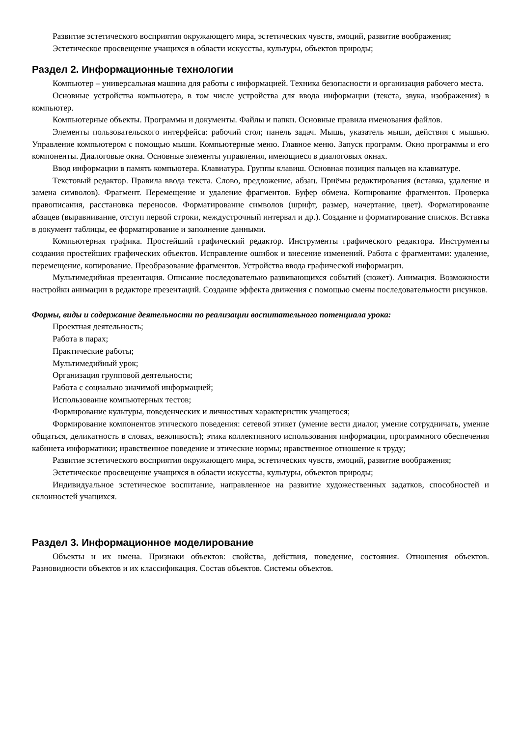Развитие эстетического восприятия окружающего мира, эстетических чувств, эмоций, развитие воображения;
Эстетическое просвещение учащихся в области искусства, культуры, объектов природы;
Раздел 2. Информационные технологии
Компьютер – универсальная машина для работы с информацией. Техника безопасности и организация рабочего места.
Основные устройства компьютера, в том числе устройства для ввода информации (текста, звука, изображения) в компьютер.
Компьютерные объекты. Программы и документы. Файлы и папки. Основные правила именования файлов.
Элементы пользовательского интерфейса: рабочий стол; панель задач. Мышь, указатель мыши, действия с мышью. Управление компьютером с помощью мыши. Компьютерные меню. Главное меню. Запуск программ. Окно программы и его компоненты. Диалоговые окна. Основные элементы управления, имеющиеся в диалоговых окнах.
Ввод информации в память компьютера. Клавиатура. Группы клавиш. Основная позиция пальцев на клавиатуре.
Текстовый редактор. Правила ввода текста. Слово, предложение, абзац. Приёмы редактирования (вставка, удаление и замена символов). Фрагмент. Перемещение и удаление фрагментов. Буфер обмена. Копирование фрагментов. Проверка правописания, расстановка переносов. Форматирование символов (шрифт, размер, начертание, цвет). Форматирование абзацев (выравнивание, отступ первой строки, междустрочный интервал и др.). Создание и форматирование списков. Вставка в документ таблицы, ее форматирование и заполнение данными.
Компьютерная графика. Простейший графический редактор. Инструменты графического редактора. Инструменты создания простейших графических объектов. Исправление ошибок и внесение изменений. Работа с фрагментами: удаление, перемещение, копирование. Преобразование фрагментов. Устройства ввода графической информации.
Мультимедийная презентация. Описание последовательно развивающихся событий (сюжет). Анимация. Возможности настройки анимации в редакторе презентаций. Создание эффекта движения с помощью смены последовательности рисунков.
Формы, виды и содержание деятельности по реализации воспитательного потенциала урока:
Проектная деятельность;
Работа в парах;
Практические работы;
Мультимедийный урок;
Организация групповой деятельности;
Работа с социально значимой информацией;
Использование компьютерных тестов;
Формирование культуры, поведенческих и личностных характеристик учащегося;
Формирование компонентов этического поведения: сетевой этикет (умение вести диалог, умение сотрудничать, умение общаться, деликатность в словах, вежливость); этика коллективного использования информации, программного обеспечения кабинета информатики; нравственное поведение и этические нормы; нравственное отношение к труду;
Развитие эстетического восприятия окружающего мира, эстетических чувств, эмоций, развитие воображения;
Эстетическое просвещение учащихся в области искусства, культуры, объектов природы;
Индивидуальное эстетическое воспитание, направленное на развитие художественных задатков, способностей и склонностей учащихся.
Раздел 3. Информационное моделирование
Объекты и их имена. Признаки объектов: свойства, действия, поведение, состояния. Отношения объектов. Разновидности объектов и их классификация. Состав объектов. Системы объектов.